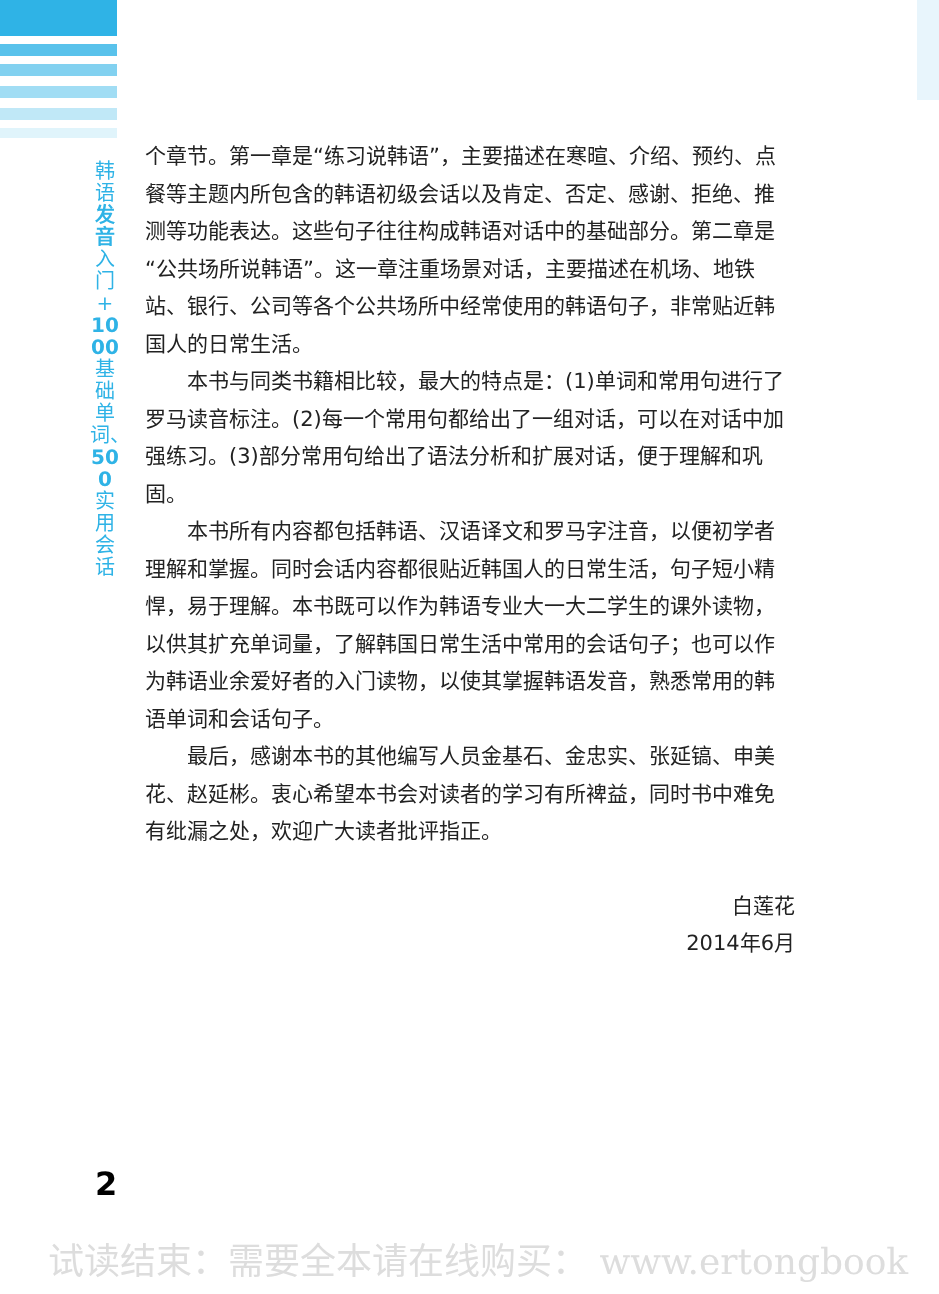韩语发音入门+1000基础单词、500实用会话
个章节。第一章是“练习说韩语”，主要描述在寒暄、介绍、预约、点餐等主题内所包含的韩语初级会话以及肯定、否定、感谢、拒绝、推测等功能表达。这些句子往往构成韩语对话中的基础部分。第二章是“公共场所说韩语”。这一章注重场景对话，主要描述在机场、地铁站、银行、公司等各个公共场所中经常使用的韩语句子，非常贴近韩国人的日常生活。
本书与同类书籍相比较，最大的特点是：(1)单词和常用句进行了罗马读音标注。(2)每一个常用句都给出了一组对话，可以在对话中加强练习。(3)部分常用句给出了语法分析和扩展对话，便于理解和巩固。
本书所有内容都包括韩语、汉语译文和罗马字注音，以便初学者理解和掌握。同时会话内容都很贴近韩国人的日常生活，句子短小精悍，易于理解。本书既可以作为韩语专业大一大二学生的课外读物，以供其扩充单词量，了解韩国日常生活中常用的会话句子；也可以作为韩语业余爱好者的入门读物，以使其掌握韩语发音，熟悉常用的韩语单词和会话句子。
最后，感谢本书的其他编写人员金基石、金忠实、张延镐、申美花、赵延彬。衷心希望本书会对读者的学习有所裨益，同时书中难免有纰漏之处，欢迎广大读者批评指正。
白莲花
2014年6月
2
试读结束：需要全本请在线购买： www.ertongbook